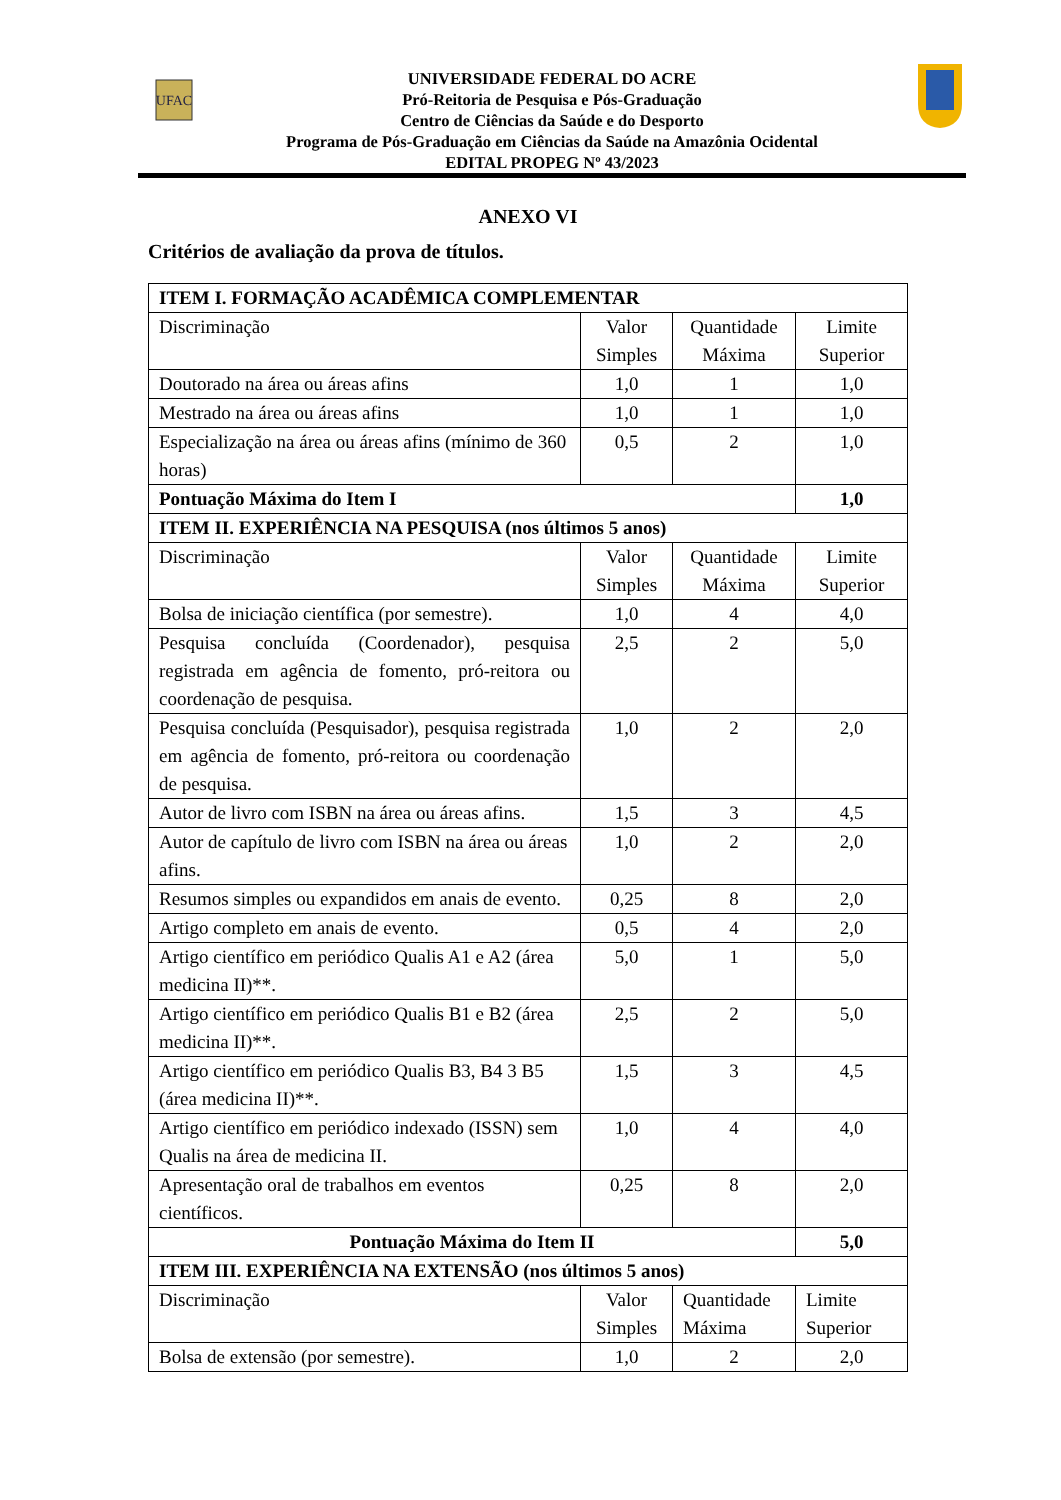UFAC
UNIVERSIDADE FEDERAL DO ACRE
Pró-Reitoria de Pesquisa e Pós-Graduação
Centro de Ciências da Saúde e do Desporto
Programa de Pós-Graduação em Ciências da Saúde na Amazônia Ocidental
EDITAL PROPEG Nº 43/2023
ANEXO VI
Critérios de avaliação da prova de títulos.
| ITEM I. FORMAÇÃO ACADÊMICA COMPLEMENTAR | | | |
| Discriminação | Valor Simples | Quantidade Máxima | Limite Superior |
| Doutorado na área ou áreas afins | 1,0 | 1 | 1,0 |
| Mestrado na área ou áreas afins | 1,0 | 1 | 1,0 |
| Especialização na área ou áreas afins (mínimo de 360 horas) | 0,5 | 2 | 1,0 |
| Pontuação Máxima do Item I | | | 1,0 |
| ITEM II. EXPERIÊNCIA NA PESQUISA (nos últimos 5 anos) | | | |
| Discriminação | Valor Simples | Quantidade Máxima | Limite Superior |
| Bolsa de iniciação científica (por semestre). | 1,0 | 4 | 4,0 |
| Pesquisa concluída (Coordenador), pesquisa registrada em agência de fomento, pró-reitora ou coordenação de pesquisa. | 2,5 | 2 | 5,0 |
| Pesquisa concluída (Pesquisador), pesquisa registrada em agência de fomento, pró-reitora ou coordenação de pesquisa. | 1,0 | 2 | 2,0 |
| Autor de livro com ISBN na área ou áreas afins. | 1,5 | 3 | 4,5 |
| Autor de capítulo de livro com ISBN na área ou áreas afins. | 1,0 | 2 | 2,0 |
| Resumos simples ou expandidos em anais de evento. | 0,25 | 8 | 2,0 |
| Artigo completo em anais de evento. | 0,5 | 4 | 2,0 |
| Artigo científico em periódico Qualis A1 e A2 (área medicina II)**. | 5,0 | 1 | 5,0 |
| Artigo científico em periódico Qualis B1 e B2 (área medicina II)**. | 2,5 | 2 | 5,0 |
| Artigo científico em periódico Qualis B3, B4 3 B5 (área medicina II)**. | 1,5 | 3 | 4,5 |
| Artigo científico em periódico indexado (ISSN) sem Qualis na área de medicina II. | 1,0 | 4 | 4,0 |
| Apresentação oral de trabalhos em eventos científicos. | 0,25 | 8 | 2,0 |
| Pontuação Máxima do Item II | | | 5,0 |
| ITEM III. EXPERIÊNCIA NA EXTENSÃO (nos últimos 5 anos) | | | |
| Discriminação | Valor Simples | Quantidade Máxima | Limite Superior |
| Bolsa de extensão (por semestre). | 1,0 | 2 | 2,0 |